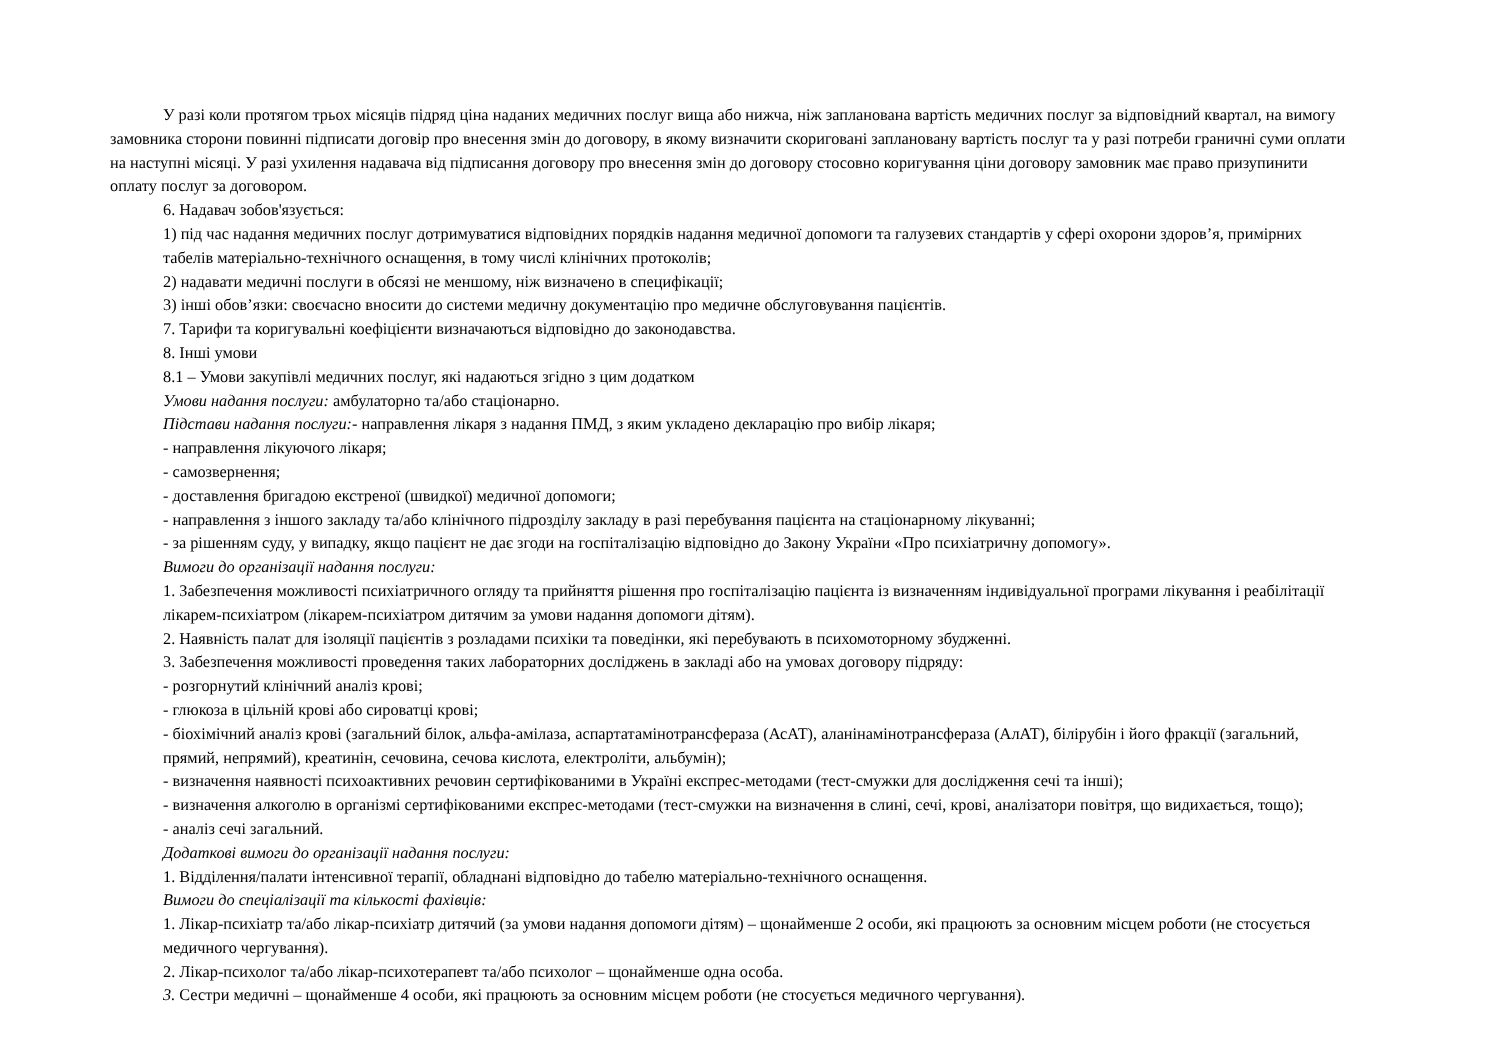У разі коли протягом трьох місяців підряд ціна наданих медичних послуг вища або нижча, ніж запланована вартість медичних послуг за відповідний квартал, на вимогу замовника сторони повинні підписати договір про внесення змін до договору, в якому визначити скориговані заплановану вартість послуг та у разі потреби граничні суми оплати на наступні місяці. У разі ухилення надавача від підписання договору про внесення змін до договору стосовно коригування ціни договору замовник має право призупинити оплату послуг за договором.
6. Надавач зобов'язується:
1) під час надання медичних послуг дотримуватися відповідних порядків надання медичної допомоги та галузевих стандартів у сфері охорони здоров’я, примірних табелів матеріально-технічного оснащення, в тому числі клінічних протоколів;
2) надавати медичні послуги в обсязі не меншому, ніж визначено в специфікації;
3) інші обов’язки: своєчасно вносити до системи медичну документацію про медичне обслуговування пацієнтів.
7. Тарифи та коригувальні коефіцієнти визначаються відповідно до законодавства.
8. Інші умови
8.1 – Умови закупівлі медичних послуг, які надаються згідно з цим додатком
Умови надання послуги: амбулаторно та/або стаціонарно.
Підстави надання послуги:- направлення лікаря з надання ПМД, з яким укладено декларацію про вибір лікаря;
- направлення лікуючого лікаря;
- самозвернення;
- доставлення бригадою екстреної (швидкої) медичної допомоги;
- направлення з іншого закладу та/або клінічного підрозділу закладу в разі перебування пацієнта на стаціонарному лікуванні;
- за рішенням суду, у випадку, якщо пацієнт не дає згоди на госпіталізацію відповідно до Закону України «Про психіатричну допомогу».
Вимоги до організації надання послуги:
1. Забезпечення можливості психіатричного огляду та прийняття рішення про госпіталізацію пацієнта із визначенням індивідуальної програми лікування і реабілітації лікарем-психіатром (лікарем-психіатром дитячим за умови надання допомоги дітям).
2. Наявність палат для ізоляції пацієнтів з розладами психіки та поведінки, які перебувають в психомоторному збудженні.
3. Забезпечення можливості проведення таких лабораторних досліджень в закладі або на умовах договору підряду:
- розгорнутий клінічний аналіз крові;
- глюкоза в цільній крові або сироватці крові;
- біохімічний аналіз крові (загальний білок, альфа-амілаза, аспартатамінотрансфераза (АсАТ), аланінамінотрансфераза (АлАТ), білірубін і його фракції (загальний, прямий, непрямий), креатинін, сечовина, сечова кислота, електроліти, альбумін);
- визначення наявності психоактивних речовин сертифікованими в Україні експрес-методами (тест-смужки для дослідження сечі та інші);
- визначення алкоголю в організмі сертифікованими експрес-методами (тест-смужки на визначення в слині, сечі, крові, аналізатори повітря, що видихається, тощо);
- аналіз сечі загальний.
Додаткові вимоги до організації надання послуги:
1. Відділення/палати інтенсивної терапії, обладнані відповідно до табелю матеріально-технічного оснащення.
Вимоги до спеціалізації та кількості фахівців:
1. Лікар-психіатр та/або лікар-психіатр дитячий (за умови надання допомоги дітям) – щонайменше 2 особи, які працюють за основним місцем роботи (не стосується медичного чергування).
2. Лікар-психолог та/або лікар-психотерапевт та/або психолог – щонайменше одна особа.
3. Сестри медичні – щонайменше 4 особи, які працюють за основним місцем роботи (не стосується медичного чергування).